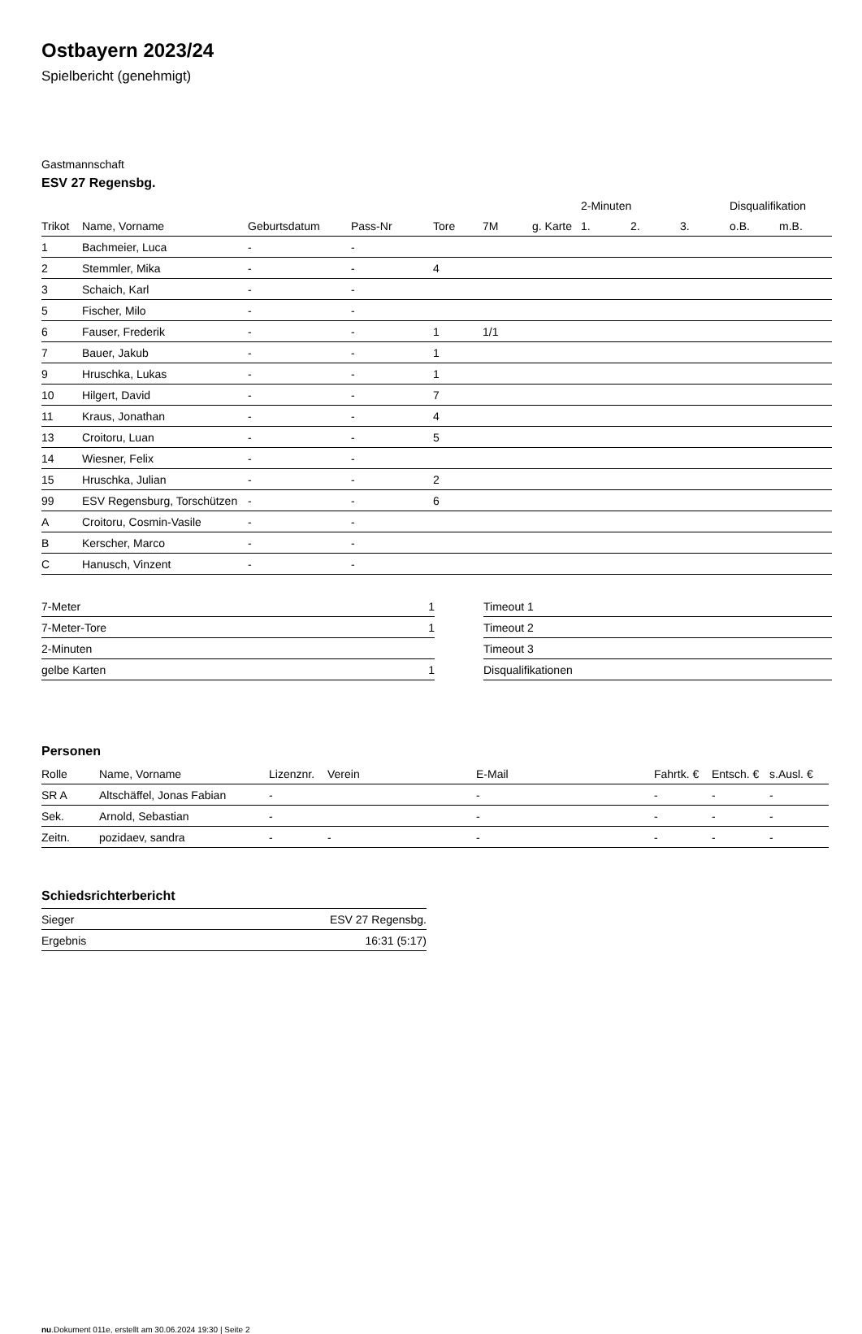Ostbayern 2023/24
Spielbericht (genehmigt)
Gastmannschaft
ESV 27 Regensbg.
| | | | | | | | 2-Minuten | | | Disqualifikation | |
| --- | --- | --- | --- | --- | --- | --- | --- | --- | --- | --- | --- |
| Trikot | Name, Vorname | Geburtsdatum | Pass-Nr | Tore | 7M | g. Karte | 1. | 2. | 3. | o.B. | m.B. |
| 1 | Bachmeier, Luca | - | - | | | | | | | | |
| 2 | Stemmler, Mika | - | - | 4 | | | | | | | |
| 3 | Schaich, Karl | - | - | | | | | | | | |
| 5 | Fischer, Milo | - | - | | | | | | | | |
| 6 | Fauser, Frederik | - | - | 1 | 1/1 | | | | | | |
| 7 | Bauer, Jakub | - | - | 1 | | | | | | | |
| 9 | Hruschka, Lukas | - | - | 1 | | | | | | | |
| 10 | Hilgert, David | - | - | 7 | | | | | | | |
| 11 | Kraus, Jonathan | - | - | 4 | | | | | | | |
| 13 | Croitoru, Luan | - | - | 5 | | | | | | | |
| 14 | Wiesner, Felix | - | - | | | | | | | | |
| 15 | Hruschka, Julian | - | - | 2 | | | | | | | |
| 99 | ESV Regensburg, Torschützen | - | - | 6 | | | | | | | |
| A | Croitoru, Cosmin-Vasile | - | - | | | | | | | | |
| B | Kerscher, Marco | - | - | | | | | | | | |
| C | Hanusch, Vinzent | - | - | | | | | | | | |
| 7-Meter | 1 |
| 7-Meter-Tore | 1 |
| 2-Minuten | |
| gelbe Karten | 1 |
| Timeout 1 |
| Timeout 2 |
| Timeout 3 |
| Disqualifikationen |
Personen
| Rolle | Name, Vorname | Lizenznr. | Verein | E-Mail | Fahrtk. € | Entsch. € | s.Ausl. € |
| --- | --- | --- | --- | --- | --- | --- | --- |
| SR A | Altschäffel, Jonas Fabian | - | | - | - | - | - |
| Sek. | Arnold, Sebastian | - | | - | - | - | - |
| Zeitn. | pozidaev, sandra | - | - | - | - | - | - |
Schiedsrichterbericht
| Sieger | ESV 27 Regensbg. |
| Ergebnis | 16:31 (5:17) |
nu.Dokument 011e, erstellt am 30.06.2024 19:30 | Seite 2